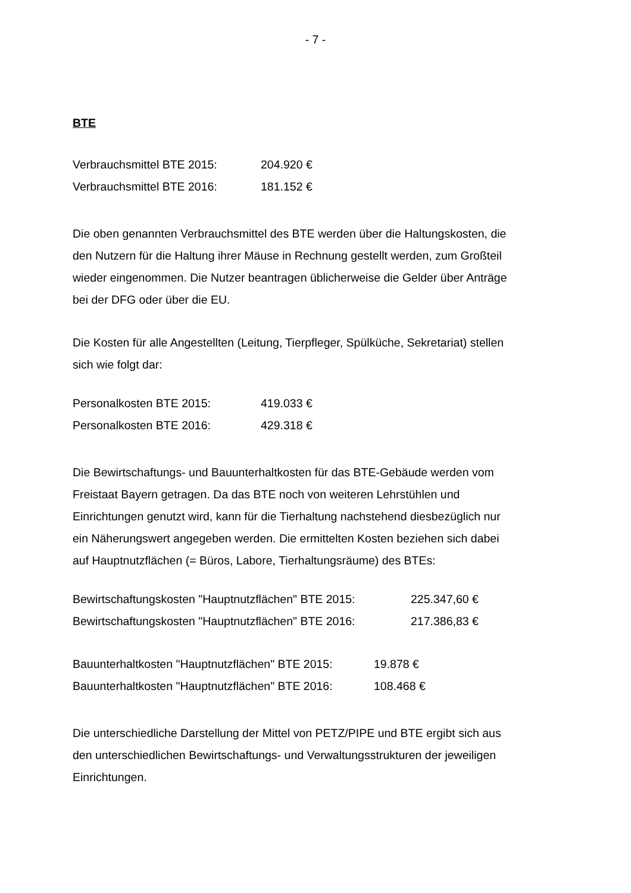- 7 -
BTE
| Verbrauchsmittel BTE 2015: | 204.920 € |
| Verbrauchsmittel BTE 2016: | 181.152 € |
Die oben genannten Verbrauchsmittel des BTE werden über die Haltungskosten, die den Nutzern für die Haltung ihrer Mäuse in Rechnung gestellt werden, zum Großteil wieder eingenommen. Die Nutzer beantragen üblicherweise die Gelder über Anträge bei der DFG oder über die EU.
Die Kosten für alle Angestellten (Leitung, Tierpfleger, Spülküche, Sekretariat) stellen sich wie folgt dar:
| Personalkosten BTE 2015: | 419.033 € |
| Personalkosten BTE 2016: | 429.318 € |
Die Bewirtschaftungs- und Bauunterhaltkosten für das BTE-Gebäude werden vom Freistaat Bayern getragen. Da das BTE noch von weiteren Lehrstühlen und Einrichtungen genutzt wird, kann für die Tierhaltung nachstehend diesbezüglich nur ein Näherungswert angegeben werden. Die ermittelten Kosten beziehen sich dabei auf Hauptnutzflächen (= Büros, Labore, Tierhaltungsräume) des BTEs:
| Bewirtschaftungskosten "Hauptnutzflächen" BTE 2015: | 225.347,60 € |
| Bewirtschaftungskosten "Hauptnutzflächen" BTE 2016: | 217.386,83 € |
| Bauunterhaltkosten "Hauptnutzflächen" BTE 2015: | 19.878 € |
| Bauunterhaltkosten "Hauptnutzflächen" BTE 2016: | 108.468 € |
Die unterschiedliche Darstellung der Mittel von PETZ/PIPE und BTE ergibt sich aus den unterschiedlichen Bewirtschaftungs- und Verwaltungsstrukturen der jeweiligen Einrichtungen.